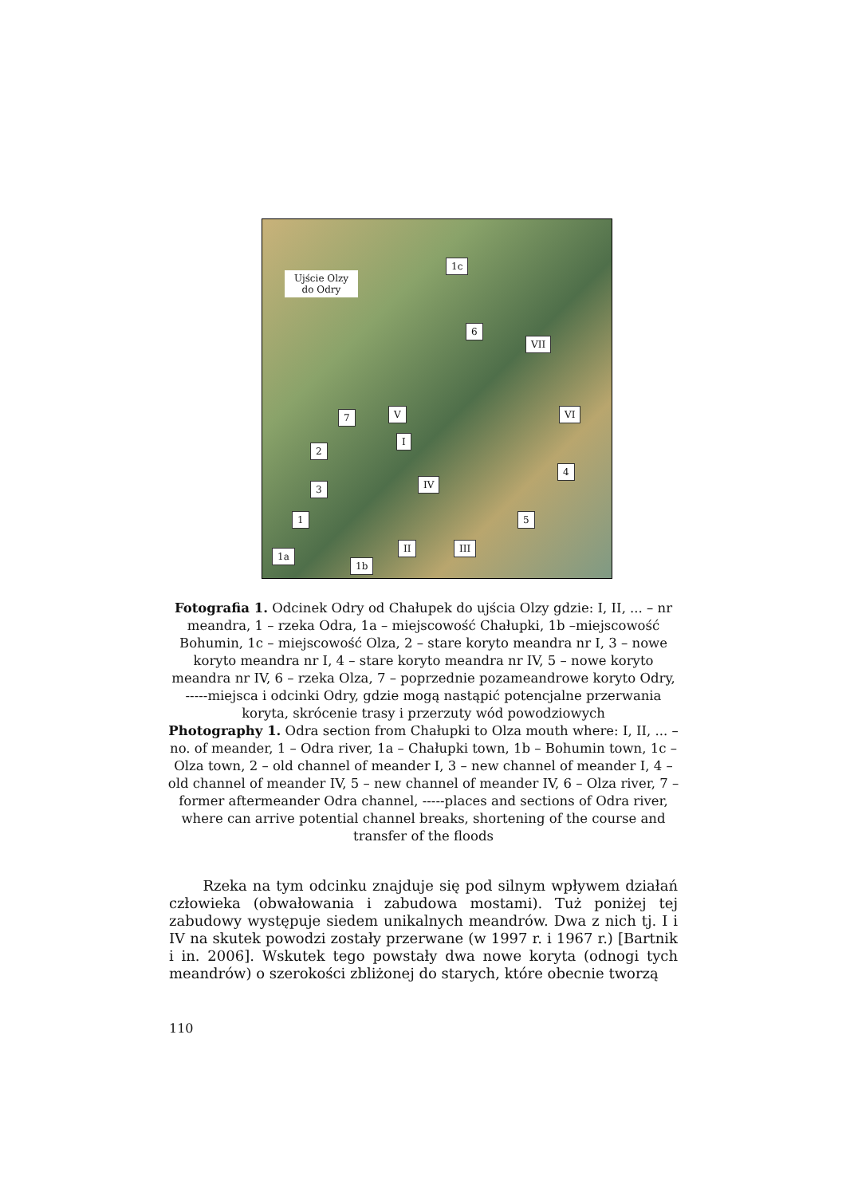Ujście Olzy
do Odry
1c
6
VII
7 V VI
I
2
4
IV
3
1 5
II III
1a
1b
Fotografia 1. Odcinek Odry od Chałupek do ujścia Olzy gdzie: I, II, ... – nr meandra, 1 – rzeka Odra, 1a – miejscowość Chałupki, 1b –miejscowość Bohumin, 1c – miejscowość Olza, 2 – stare koryto meandra nr I, 3 – nowe koryto meandra nr I, 4 – stare koryto meandra nr IV, 5 – nowe koryto meandra nr IV, 6 – rzeka Olza, 7 – poprzednie pozameandrowe koryto Odry, -----miejsca i odcinki Odry, gdzie mogą nastąpić potencjalne przerwania koryta, skrócenie trasy i przerzuty wód powodziowych
Photography 1. Odra section from Chałupki to Olza mouth where: I, II, ... – no. of meander, 1 – Odra river, 1a – Chałupki town, 1b – Bohumin town, 1c – Olza town, 2 – old channel of meander I, 3 – new channel of meander I, 4 –old channel of meander IV, 5 – new channel of meander IV, 6 – Olza river, 7 – former aftermeander Odra channel, -----places and sections of Odra river, where can arrive potential channel breaks, shortening of the course and transfer of the floods
Rzeka na tym odcinku znajduje się pod silnym wpływem działań człowieka (obwałowania i zabudowa mostami). Tuż poniżej tej zabudowy występuje siedem unikalnych meandrów. Dwa z nich tj. I i IV na skutek powodzi zostały przerwane (w 1997 r. i 1967 r.) [Bartnik i in. 2006]. Wskutek tego powstały dwa nowe koryta (odnogi tych meandrów) o szerokości zbliżonej do starych, które obecnie tworzą
110